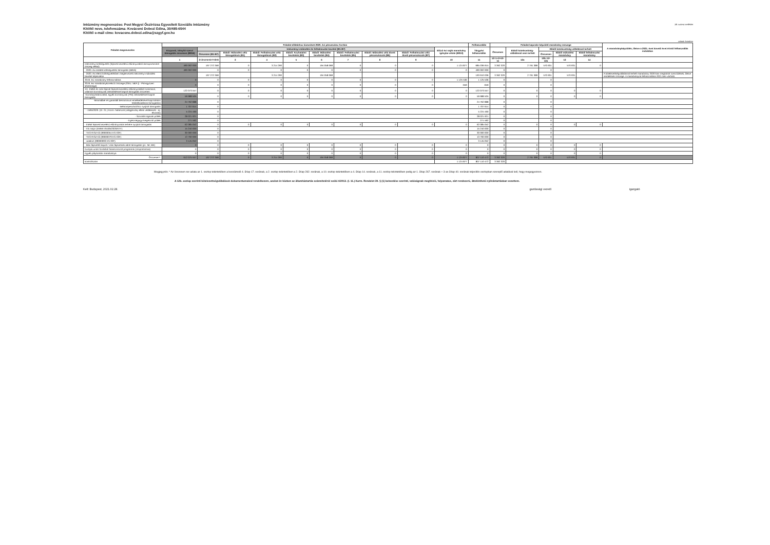3B. számú melléklet Intézmény megnevezése: Pest Megyei Őszirózsa Egyesített Szociális Intézmény
Kitöltő neve, telefonszáma: Kovácsné Dobozi Edina, 30/485-6544
Kitöltő e-mail címe: kovacsne.dobozi.edina@szgyf.gov.hu
adatok forintban
| Feladat megnevezése | Feladat-ellátáshoz biztosított 2020. évi pénzeszköz forrása | | | | | | | | | | Felhasználás | Feladat kapcsán képződő maradvány összege | | | | | A maradványképződés, illetve a 2021. évet követő évet érintő felhasználás indoklása |
| --- | --- | --- | --- | --- | --- | --- | --- | --- | --- | --- | --- | --- | --- | --- | --- | --- | --- |
| | Központi, irányító szervi támogatás összesen (B816) | Intézményi működési és felhalmozási bevétel (B1-B7) | | | | | | | | Előző évi saját maradvány igénybe-vétele (B813) | Tárgyévi felhasználás | Összesen | Ebből kötelezettség-vállalással nem terhelt | Ebből kötelezettség-vállalással terhelt | | | |
| | | Összesen (B1-B7) | Ebből: Működési célú támogatások (B1) | Ebből: Felhalmozási célú támogatások (B2) | Ebből: Közhatalmi bevételek (B3) | Ebből: Működési bevételek (B4) | Ebből: Felhalmozási bevételek (B5) | Ebből: Működési célú átvett pénzeszközök (B6) | Ebből: Felhalmozási célú átvett pénzeszközök (B7) | | | | | Összesen | Ebből működési maradvány | Ebből felhalmozási maradvány | |
| | 1 | 2=3+4+5+6+7+8+9 | 3 | 4 | 5 | 6 | 7 | 8 | 9 | 10 | 11 | 12=1+2+10-11 | 12a | 12b=12-12a | 13 | 14 | |
| Intézményi költségvetés (fejezeti kezelésű előirányzatból átcsoportosított összeg nélkül) | 490 002 000 | 197 272 358 | 0 | 3 214 290 | 0 | 194 058 068 | 0 | 0 | 0 | 1 124 877 | 685 036 915 | 3 362 320 | 2 791 389 | 570 931 | 570 931 | 0 | |
| - 2020. évi eredeti költségvetési támogatás (B816) | 490 002 000 | 0 | 0 | 0 | 0 | 0 | 0 | 0 | 0 | 0 | 490 002 000 | 0 | | 0 | | | |
| - 2020. évi elemi költségvetésben megtervezett intézményi működési bevétel teljesülése | | 197 272 358 | | 3 214 290 | | 194 058 068 | | | | | 193 910 036 | 3 362 320 | 2 791 389 | 570 931 | 570 931 | | A kötelezettségvállalással terhelt maradvány 2020-ban megkötött szerződések, illetve rendelések összege. A maradványok felhasználása 2021-ben várható. |
| 2019. évi maradvány felhasználása | 0 | 0 | 0 | 0 | 0 | 0 | 0 | 0 | 0 | 1 125 536 | 1 125 536 | 0 | | 0 | | | |
| 2019. évi maradványkorrekció összege (Áhsz. 56/A § - PM egyszeri lehetősége) | 0 | 0 | 0 | 0 | 0 | 0 | 0 | 0 | 0 | -659 | -659 | 0 | | 0 | | | |
| XX. EMMI és más fejezet fejezeti kezelésű előirányzatából származó, valamint kormányzati intézkedéssel kapott támogatás összesen | 122 073 557 | 0 | 0 | 0 | 0 | 0 | 0 | 0 | 0 | 0 | 122 073 557 | 0 | 0 | 0 | 0 | 0 | |
| -Kormányhatározattal, egyéb kormányzati (PM) intézkedéssel kapott támogatás | 59 988 505 | 0 | 0 | 0 | 0 | 0 | 0 | 0 | 0 | 0 | 59 988 505 | 0 | 0 | 0 | 0 | 0 | |
| -Minimálbér és garantált bérminimum emelkedésével kapcsolatos többletkiadások támogatása | 24 762 888 | 0 | | | | | | | | | 24 762 888 | 0 | | 0 | | | |
| - Bérkompenzációhoz nyújtott támogatás | 1 707 614 | 0 | | | | | | | | | 1 707 614 | 0 | | 0 | | | |
| - 1595/2020. (IX. 21.) Korm. határozat (világjárvány elleni védekezés - ej. elvonás) | 5 224 490 | 0 | | | | | | | | | 5 224 490 | 0 | | 0 | | | |
| - Szociális ágazati pótlék | 28 021 921 | 0 | | | | | | | | | 28 021 921 | 0 | | 0 | | | |
| - Egészségügyi kiegészítő pótlék | 271 592 | 0 | | | | | | | | | 271 592 | 0 | | 0 | | | |
| - EMMI fejezeti kezelésű előirányzatok terhére nyújtott támogatás | 62 085 052 | 0 | 0 | 0 | 0 | 0 | 0 | 0 | 0 | 0 | 62 085 052 | 0 | 0 | 0 | 0 | 0 | |
| - Vis major (EMMI II/5185/2020/KTF) | 15 240 000 | 0 | | | | | | | | | 15 240 000 | 0 | | 0 | | | |
| - TEGYESZ-től (99000054 EG-03F) | 30 000 000 | 0 | | | | | | | | | 30 000 000 | 0 | | 0 | | | |
| - TEGYESZ-től (99000079 EG-03F) | 13 700 000 | 0 | | | | | | | | | 13 700 000 | 0 | | 0 | | | |
| - Jutalom (99000093 EG-03F) | 3 145 052 | 0 | | | | | | | | | 3 145 052 | 0 | | 0 | | | |
| - Más fejezettől kapott / más fejezetnek adott támogatás (pl.: IM, ME) | 0 | 0 | 0 | 0 | 0 | 0 | 0 | 0 | 0 | 0 | 0 | 0 | 0 | 0 | 0 | 0 | |
| Európai uniós forrásból finanszírozott programok (csoportosítva) | 0 | 0 | 0 | 0 | 0 | 0 | 0 | 0 | 0 | 0 | 0 | 0 | 0 | 0 | 0 | 0 | |
| Egyéb pályázatok maradványa | 0 | 0 | 0 | 0 | 0 | 0 | 0 | 0 | 0 | 0 | 0 | 0 | 0 | 0 | 0 | 0 | |
| Összesen*: | 612 075 557 | 197 272 358 | 0 | 3 214 290 | 0 | 194 058 068 | 0 | 0 | 0 | 1 124 877 | 807 110 472 | 3 362 320 | 2 791 389 | 570 931 | 570 931 | 0 | |
| kontrollszám | | | | | | | | | | 1 124 877 | 807 110 472 | 3 362 320 | | | | | |
Megjegyzés: * Az összesen sor adata az 1. oszlop tekintetében a beszámoló 4. űrlap 17. sorának, a 2. oszlop tekintetében a 2. űrlap 282. sorának, a 10. oszlop tekintetében a 4. űrlap 14. sorának, a 11. oszlop tekintetében pedig az 1. űrlap 267. sorának + 3-as űrlap 40. sorának teljesítés oszlopban szereplő adatával kell, hogy megegyezzen.
A 12b. oszlop szerinti kötelezettségvállalások dokumentumaival rendelkezem, azokat év közben az államháztartás számviteléről szóló 4/2013. (I. 11.) Korm. Rendelet 39. § (1) bekezdése szerinti, valóságnak megfelelő, folyamatos, zárt rendszerű, áttekinthető nyilvántartásban vezettem.
Kelt: Budapest, 2021.02.28. gazdasági vezető igazgató